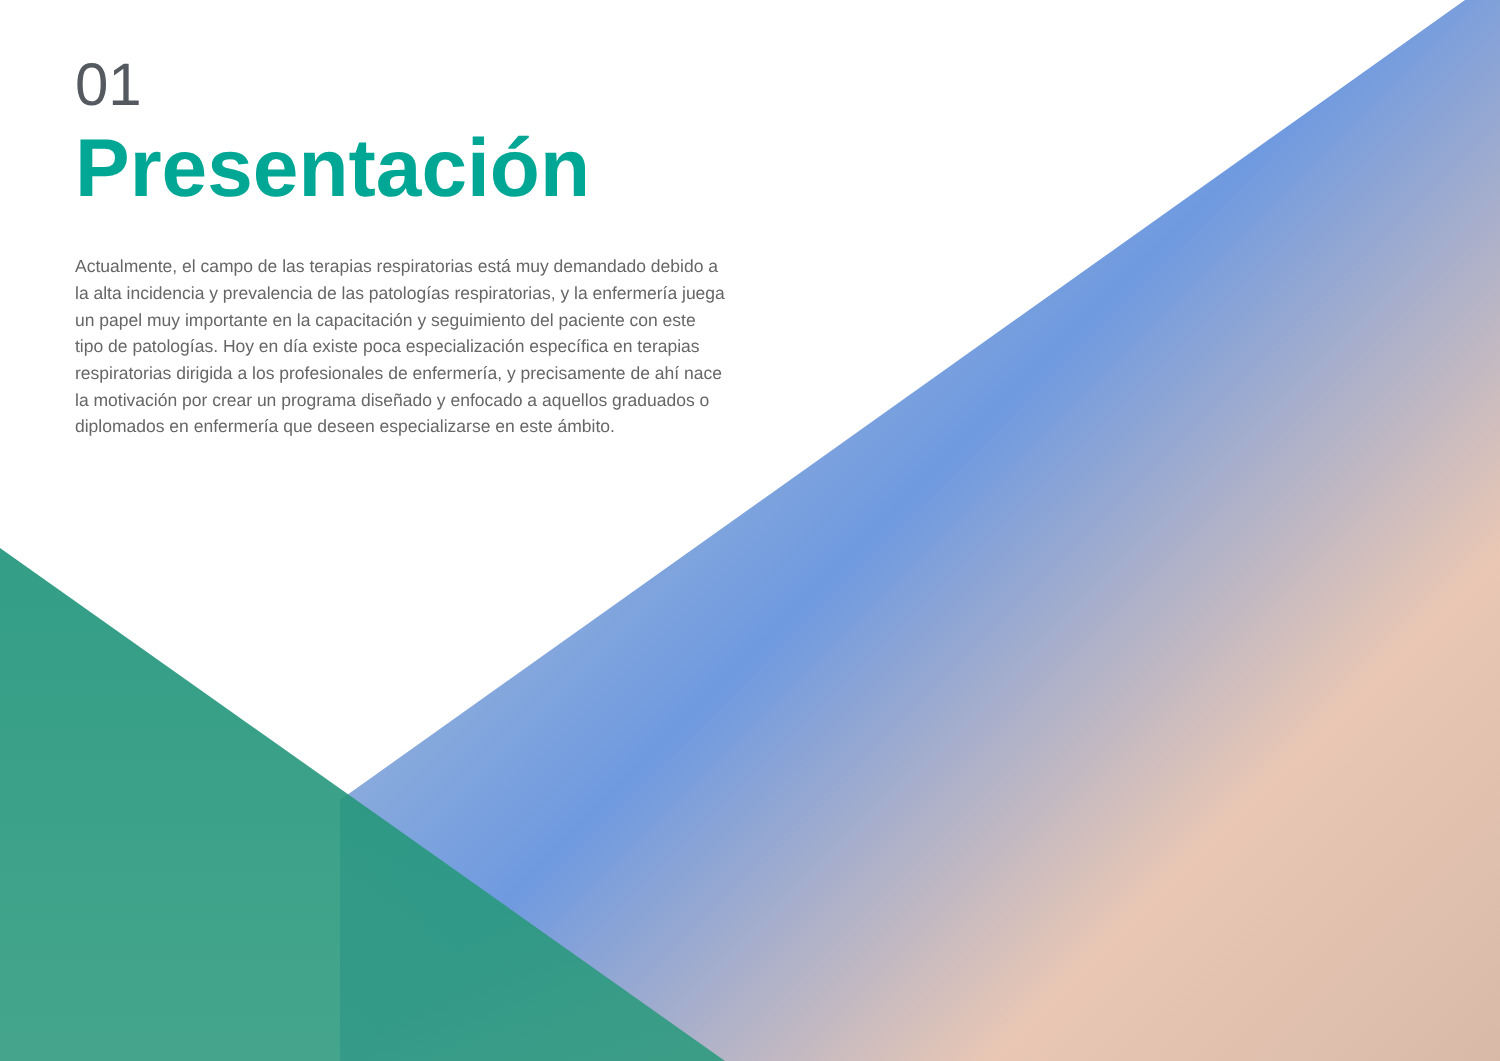01
Presentación
Actualmente, el campo de las terapias respiratorias está muy demandado debido a la alta incidencia y prevalencia de las patologías respiratorias, y la enfermería juega un papel muy importante en la capacitación y seguimiento del paciente con este tipo de patologías. Hoy en día existe poca especialización específica en terapias respiratorias dirigida a los profesionales de enfermería, y precisamente de ahí nace la motivación por crear un programa diseñado y enfocado a aquellos graduados o diplomados en enfermería que deseen especializarse en este ámbito.